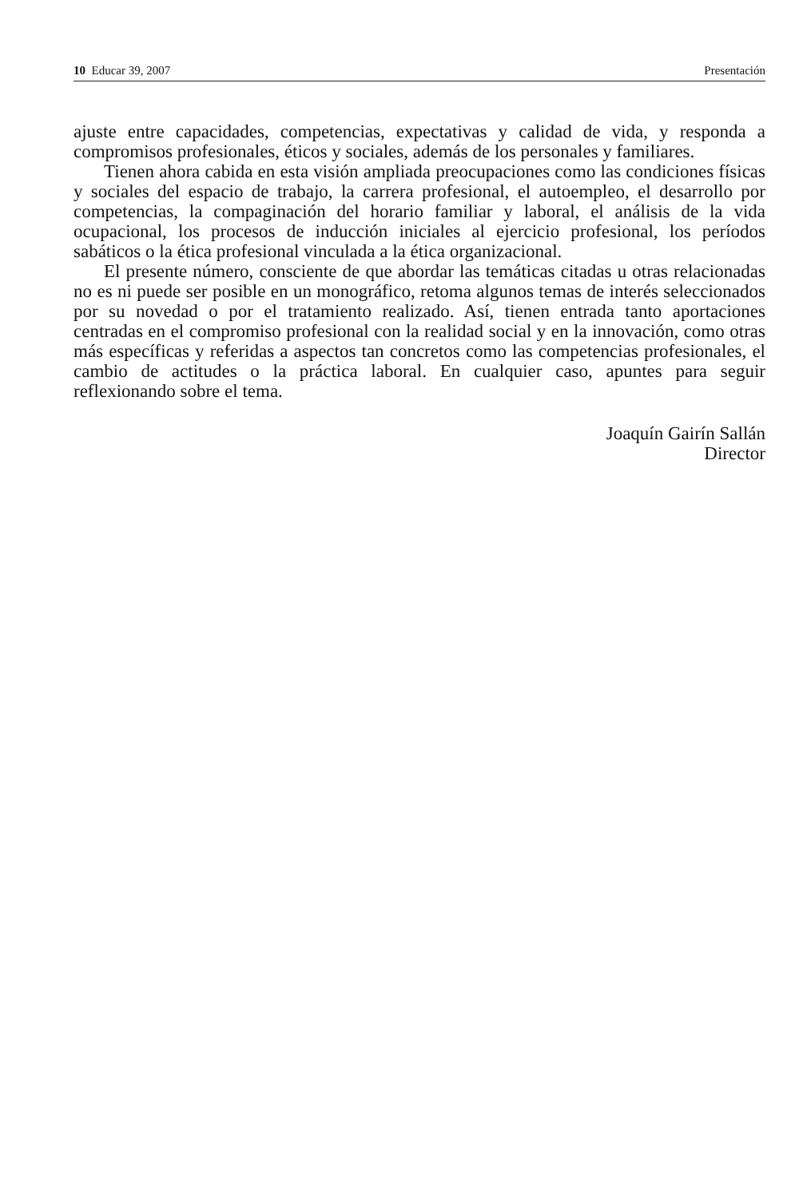10 Educar 39, 2007 Presentación
ajuste entre capacidades, competencias, expectativas y calidad de vida, y responda a compromisos profesionales, éticos y sociales, además de los personales y familiares.
Tienen ahora cabida en esta visión ampliada preocupaciones como las condiciones físicas y sociales del espacio de trabajo, la carrera profesional, el autoempleo, el desarrollo por competencias, la compaginación del horario familiar y laboral, el análisis de la vida ocupacional, los procesos de inducción iniciales al ejercicio profesional, los períodos sabáticos o la ética profesional vinculada a la ética organizacional.
El presente número, consciente de que abordar las temáticas citadas u otras relacionadas no es ni puede ser posible en un monográfico, retoma algunos temas de interés seleccionados por su novedad o por el tratamiento realizado. Así, tienen entrada tanto aportaciones centradas en el compromiso profesional con la realidad social y en la innovación, como otras más específicas y referidas a aspectos tan concretos como las competencias profesionales, el cambio de actitudes o la práctica laboral. En cualquier caso, apuntes para seguir reflexionando sobre el tema.
Joaquín Gairín Sallán
Director